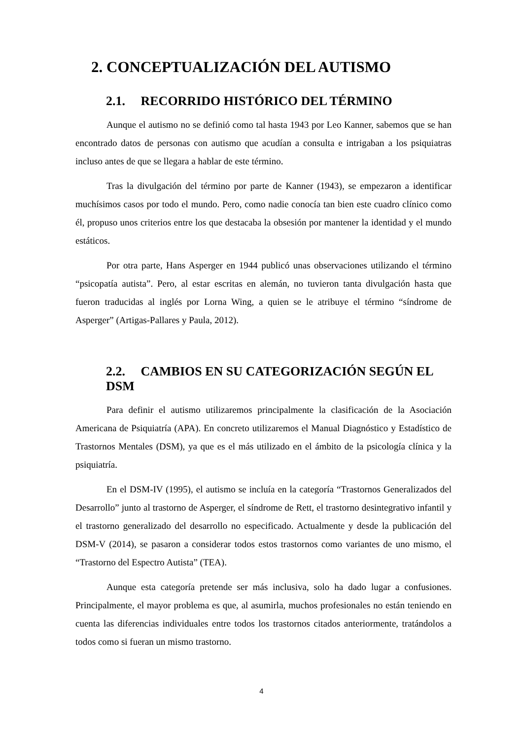2. CONCEPTUALIZACIÓN DEL AUTISMO
2.1. RECORRIDO HISTÓRICO DEL TÉRMINO
Aunque el autismo no se definió como tal hasta 1943 por Leo Kanner, sabemos que se han encontrado datos de personas con autismo que acudían a consulta e intrigaban a los psiquiatras incluso antes de que se llegara a hablar de este término.
Tras la divulgación del término por parte de Kanner (1943), se empezaron a identificar muchísimos casos por todo el mundo. Pero, como nadie conocía tan bien este cuadro clínico como él, propuso unos criterios entre los que destacaba la obsesión por mantener la identidad y el mundo estáticos.
Por otra parte, Hans Asperger en 1944 publicó unas observaciones utilizando el término “psicopatía autista”. Pero, al estar escritas en alemán, no tuvieron tanta divulgación hasta que fueron traducidas al inglés por Lorna Wing, a quien se le atribuye el término “síndrome de Asperger” (Artigas-Pallares y Paula, 2012).
2.2. CAMBIOS EN SU CATEGORIZACIÓN SEGÚN EL DSM
Para definir el autismo utilizaremos principalmente la clasificación de la Asociación Americana de Psiquiatría (APA). En concreto utilizaremos el Manual Diagnóstico y Estadístico de Trastornos Mentales (DSM), ya que es el más utilizado en el ámbito de la psicología clínica y la psiquiatría.
En el DSM-IV (1995), el autismo se incluía en la categoría “Trastornos Generalizados del Desarrollo” junto al trastorno de Asperger, el síndrome de Rett, el trastorno desintegrativo infantil y el trastorno generalizado del desarrollo no especificado. Actualmente y desde la publicación del DSM-V (2014), se pasaron a considerar todos estos trastornos como variantes de uno mismo, el “Trastorno del Espectro Autista” (TEA).
Aunque esta categoría pretende ser más inclusiva, solo ha dado lugar a confusiones. Principalmente, el mayor problema es que, al asumirla, muchos profesionales no están teniendo en cuenta las diferencias individuales entre todos los trastornos citados anteriormente, tratándolos a todos como si fueran un mismo trastorno.
4